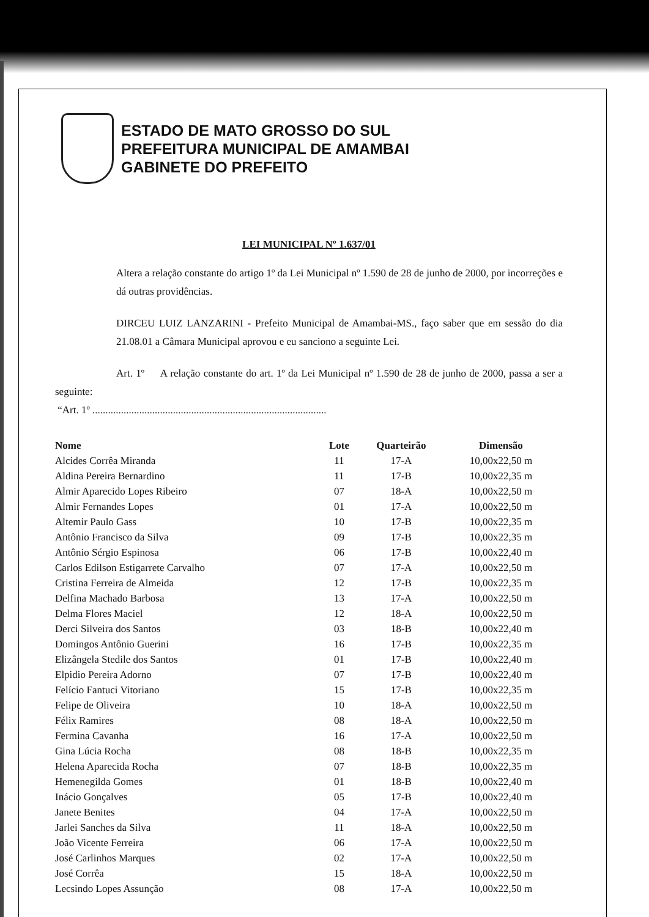ESTADO DE MATO GROSSO DO SUL
PREFEITURA MUNICIPAL DE AMAMBAI
GABINETE DO PREFEITO
LEI MUNICIPAL Nº 1.637/01
Altera a relação constante do artigo 1º da Lei Municipal nº 1.590 de 28 de junho de 2000, por incorreções e dá outras providências.
DIRCEU LUIZ LANZARINI - Prefeito Municipal de Amambai-MS., faço saber que em sessão do dia 21.08.01 a Câmara Municipal aprovou e eu sanciono a seguinte Lei.
Art. 1º A relação constante do art. 1º da Lei Municipal nº 1.590 de 28 de junho de 2000, passa a ser a seguinte:
“Art. 1º ..........................................................................................
| Nome | Lote | Quarteirão | Dimensão |
| --- | --- | --- | --- |
| Alcides Corrêa Miranda | 11 | 17-A | 10,00x22,50 m |
| Aldina Pereira Bernardino | 11 | 17-B | 10,00x22,35 m |
| Almir Aparecido Lopes Ribeiro | 07 | 18-A | 10,00x22,50 m |
| Almir Fernandes Lopes | 01 | 17-A | 10,00x22,50 m |
| Altemir Paulo Gass | 10 | 17-B | 10,00x22,35 m |
| Antônio Francisco da Silva | 09 | 17-B | 10,00x22,35 m |
| Antônio Sérgio Espinosa | 06 | 17-B | 10,00x22,40 m |
| Carlos Edilson Estigarrete Carvalho | 07 | 17-A | 10,00x22,50 m |
| Cristina Ferreira de Almeida | 12 | 17-B | 10,00x22,35 m |
| Delfina Machado Barbosa | 13 | 17-A | 10,00x22,50 m |
| Delma Flores Maciel | 12 | 18-A | 10,00x22,50 m |
| Derci Silveira dos Santos | 03 | 18-B | 10,00x22,40 m |
| Domingos Antônio Guerini | 16 | 17-B | 10,00x22,35 m |
| Elizângela Stedile dos Santos | 01 | 17-B | 10,00x22,40 m |
| Elpidio Pereira Adorno | 07 | 17-B | 10,00x22,40 m |
| Felício Fantuci Vitoriano | 15 | 17-B | 10,00x22,35 m |
| Felipe de Oliveira | 10 | 18-A | 10,00x22,50 m |
| Félix Ramires | 08 | 18-A | 10,00x22,50 m |
| Fermina Cavanha | 16 | 17-A | 10,00x22,50 m |
| Gina Lúcia Rocha | 08 | 18-B | 10,00x22,35 m |
| Helena Aparecida Rocha | 07 | 18-B | 10,00x22,35 m |
| Hemenegilda Gomes | 01 | 18-B | 10,00x22,40 m |
| Inácio Gonçalves | 05 | 17-B | 10,00x22,40 m |
| Janete Benites | 04 | 17-A | 10,00x22,50 m |
| Jarlei Sanches da Silva | 11 | 18-A | 10,00x22,50 m |
| João Vicente Ferreira | 06 | 17-A | 10,00x22,50 m |
| José Carlinhos Marques | 02 | 17-A | 10,00x22,50 m |
| José Corrêa | 15 | 18-A | 10,00x22,50 m |
| Lecsindo Lopes Assunção | 08 | 17-A | 10,00x22,50 m |